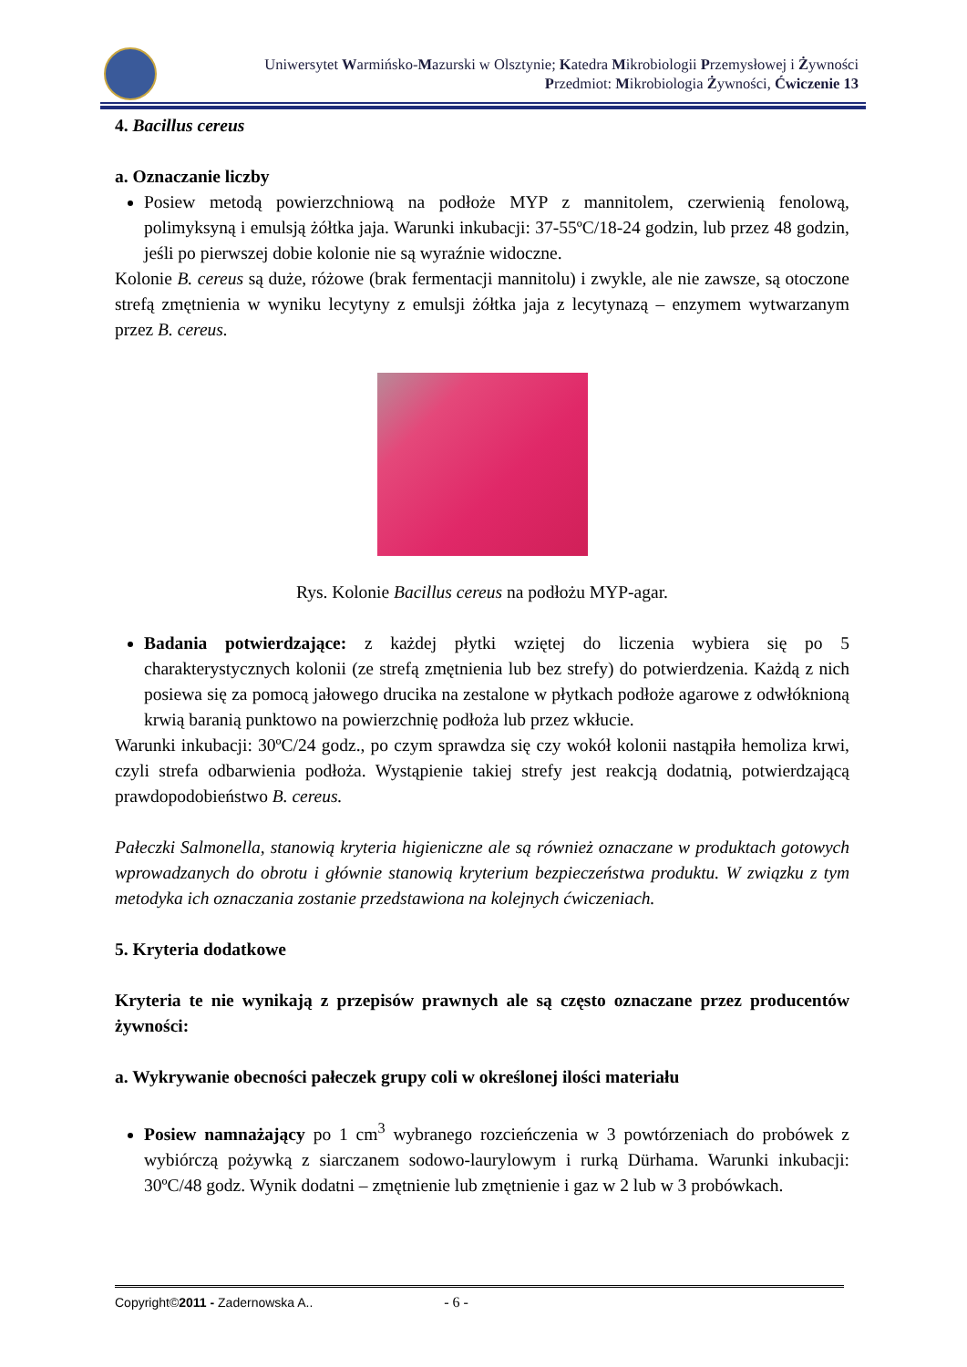Uniwersytet Warmińsko-Mazurski w Olsztynie; Katedra Mikrobiologii Przemysłowej i Żywności
Przedmiot: Mikrobiologia Żywności, Ćwiczenie 13
4. Bacillus cereus
a. Oznaczanie liczby
Posiew metodą powierzchniową na podłoże MYP z mannitolem, czerwienią fenolową, polimyksyną i emulsją żółtka jaja. Warunki inkubacji: 37-55ºC/18-24 godzin, lub przez 48 godzin, jeśli po pierwszej dobie kolonie nie są wyraźnie widoczne.
Kolonie B. cereus są duże, różowe (brak fermentacji mannitolu) i zwykle, ale nie zawsze, są otoczone strefą zmętnienia w wyniku lecytyny z emulsji żółtka jaja z lecytynazą – enzymem wytwarzanym przez B. cereus.
Rys. Kolonie Bacillus cereus na podłożu MYP-agar.
Badania potwierdzające: z każdej płytki wziętej do liczenia wybiera się po 5 charakterystycznych kolonii (ze strefą zmętnienia lub bez strefy) do potwierdzenia. Każdą z nich posiewa się za pomocą jałowego drucika na zestalone w płytkach podłoże agarowe z odwłóknioną krwią baranią punktowo na powierzchnię podłoża lub przez wkłucie.
Warunki inkubacji: 30ºC/24 godz., po czym sprawdza się czy wokół kolonii nastąpiła hemoliza krwi, czyli strefa odbarwienia podłoża. Wystąpienie takiej strefy jest reakcją dodatnią, potwierdzającą prawdopodobieństwo B. cereus.
Pałeczki Salmonella, stanowią kryteria higieniczne ale są również oznaczane w produktach gotowych wprowadzanych do obrotu i głównie stanowią kryterium bezpieczeństwa produktu. W związku z tym metodyka ich oznaczania zostanie przedstawiona na kolejnych ćwiczeniach.
5. Kryteria dodatkowe
Kryteria te nie wynikają z przepisów prawnych ale są często oznaczane przez producentów żywności:
a. Wykrywanie obecności pałeczek grupy coli w określonej ilości materiału
Posiew namnażający po 1 cm<sup>3</sup> wybranego rozcieńczenia w 3 powtórzeniach do probówek z wybiórczą pożywką z siarczanem sodowo-laurylowym i rurką Dürhama. Warunki inkubacji: 30ºC/48 godz. Wynik dodatni – zmętnienie lub zmętnienie i gaz w 2 lub w 3 probówkach.
Copyright©2011 - Zadernowska A.. - 6 -